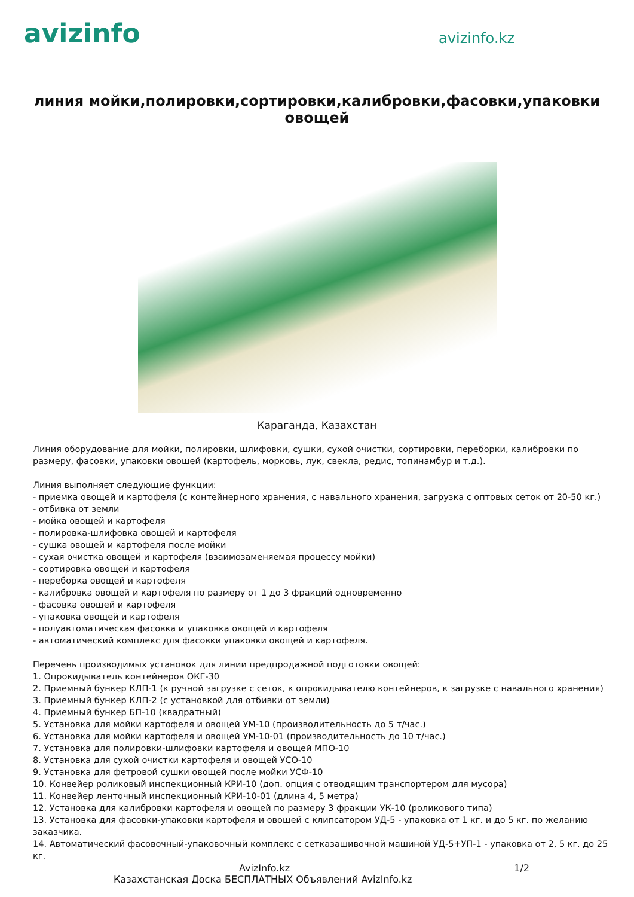avizinfo
avizinfo.kz
линия мойки,полировки,сортировки,калибровки,фасовки,упаковки овощей
Караганда, Казахстан
Линия оборудование для мойки, полировки, шлифовки, сушки, сухой очистки, сортировки, переборки, калибровки по размеру, фасовки, упаковки овощей (картофель, морковь, лук, свекла, редис, топинамбур и т.д.).
Линия выполняет следующие функции:
- приемка овощей и картофеля (с контейнерного хранения, с навального хранения, загрузка с оптовых сеток от 20-50 кг.)
- отбивка от земли
- мойка овощей и картофеля
- полировка-шлифовка овощей и картофеля
- сушка овощей и картофеля после мойки
- сухая очистка овощей и картофеля (взаимозаменяемая процессу мойки)
- сортировка овощей и картофеля
- переборка овощей и картофеля
- калибровка овощей и картофеля по размеру от 1 до 3 фракций одновременно
- фасовка овощей и картофеля
- упаковка овощей и картофеля
- полуавтоматическая фасовка и упаковка овощей и картофеля
- автоматический комплекс для фасовки упаковки овощей и картофеля.
Перечень производимых установок для линии предпродажной подготовки овощей:
1. Опрокидыватель контейнеров ОКГ-30
2. Приемный бункер КЛП-1 (к ручной загрузке с сеток, к опрокидывателю контейнеров, к загрузке с навального хранения)
3. Приемный бункер КЛП-2 (с установкой для отбивки от земли)
4. Приемный бункер БП-10 (квадратный)
5. Установка для мойки картофеля и овощей УМ-10 (производительность до 5 т/час.)
6. Установка для мойки картофеля и овощей УМ-10-01 (производительность до 10 т/час.)
7. Установка для полировки-шлифовки картофеля и овощей МПО-10
8. Установка для сухой очистки картофеля и овощей УСО-10
9. Установка для фетровой сушки овощей после мойки УСФ-10
10. Конвейер роликовый инспекционный КРИ-10 (доп. опция с отводящим транспортером для мусора)
11. Конвейер ленточный инспекционный КРИ-10-01 (длина 4, 5 метра)
12. Установка для калибровки картофеля и овощей по размеру 3 фракции УК-10 (роликового типа)
13. Установка для фасовки-упаковки картофеля и овощей с клипсатором УД-5 - упаковка от 1 кг. и до 5 кг. по желанию заказчика.
14. Автоматический фасовочный-упаковочный комплекс с сетказашивочной машиной УД-5+УП-1 - упаковка от 2, 5 кг. до 25 кг.
AvizInfo.kz 1/2
Казахстанская Доска БЕСПЛАТНЫХ Объявлений AvizInfo.kz